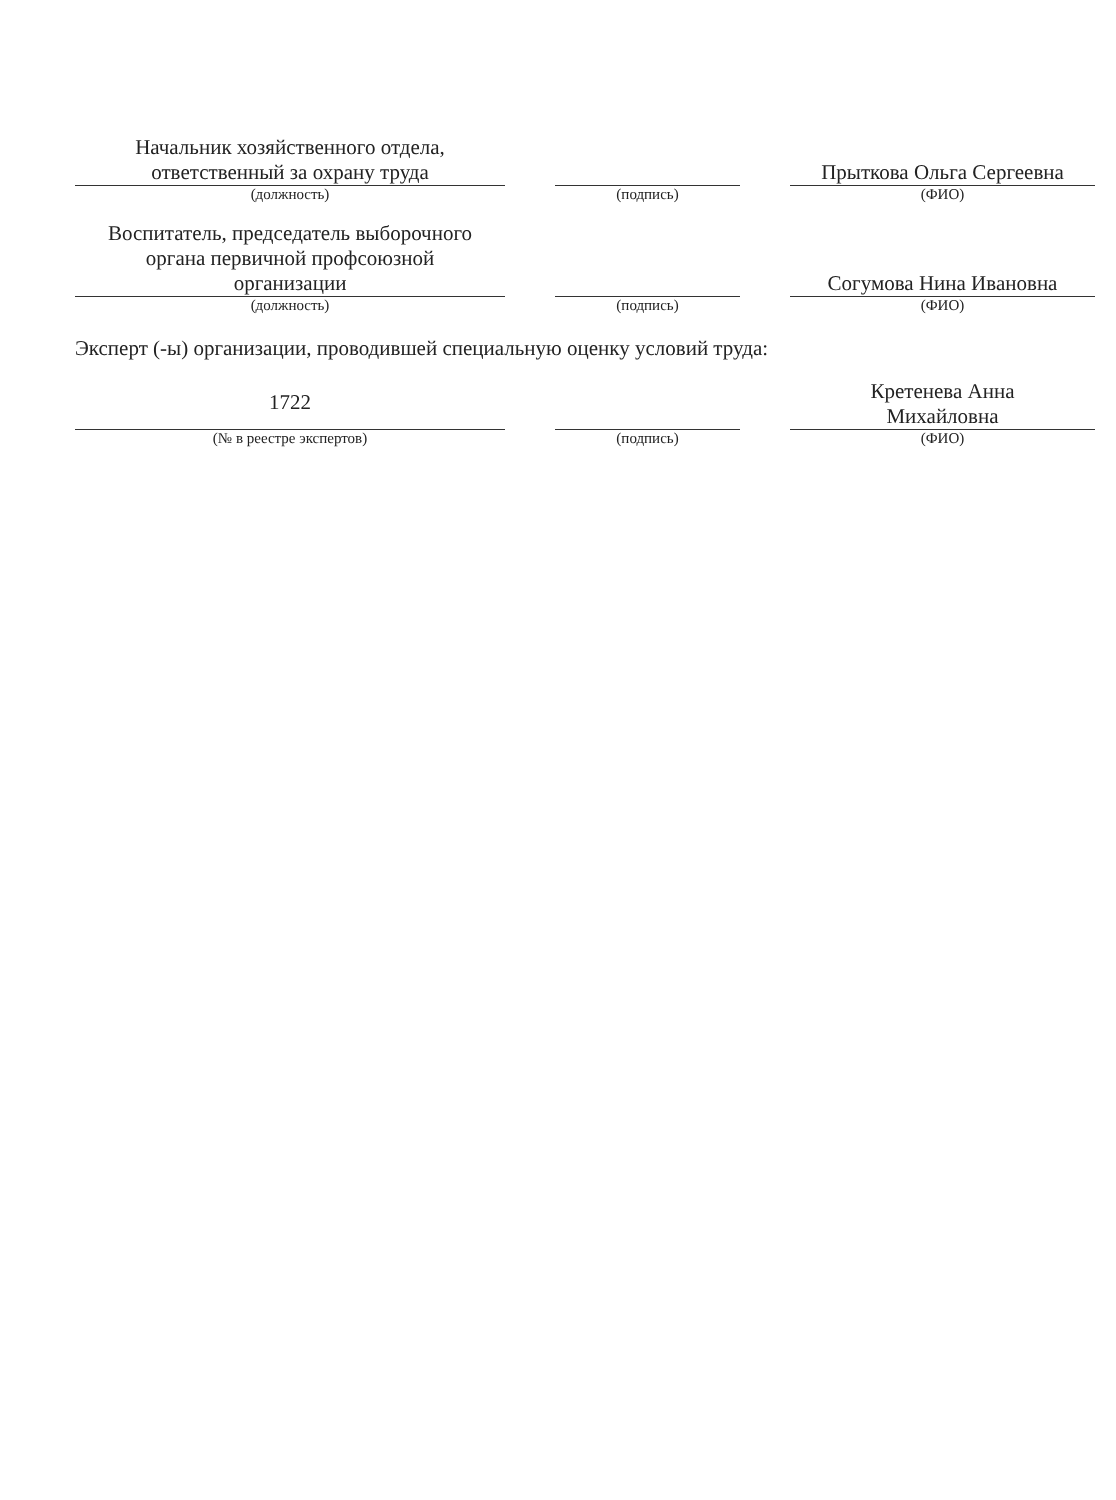| Начальник хозяйственного отдела, ответственный за охрану труда | | | | Прыткова Ольга Сергеевна |
| (должность) | | (подпись) | | (ФИО) |
| Воспитатель, председатель выборочного органа первичной профсоюзной организации | | | | Согумова Нина Ивановна |
| (должность) | | (подпись) | | (ФИО) |
Эксперт (-ы) организации, проводившей специальную оценку условий труда:
| 1722 | | | | Кретенева Анна Михайловна |
| (№ в реестре экспертов) | | (подпись) | | (ФИО) |